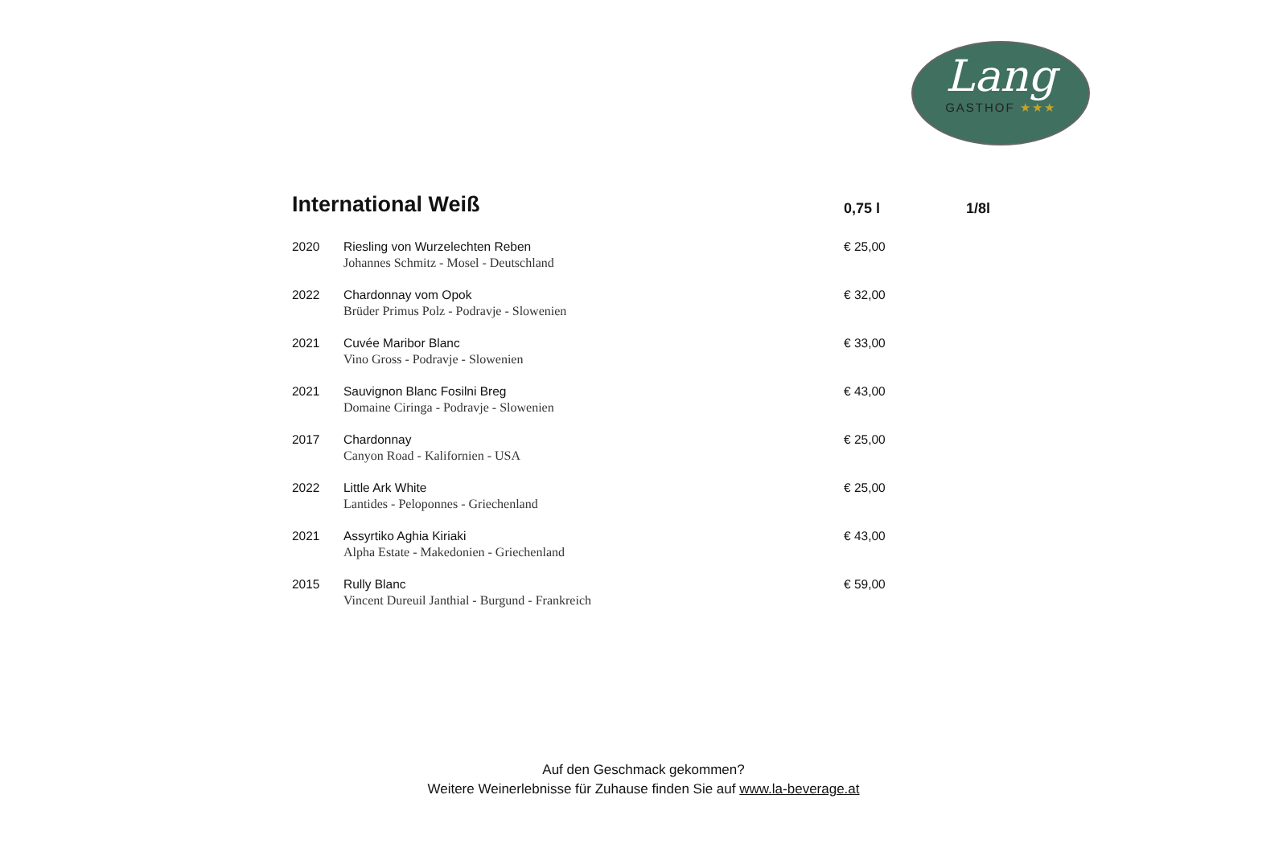Lang
GASTHOF ★★★
| International Weiß | | 0,75 l | 1/8l |
| --- | --- | --- | --- |
| 2020 | Riesling von Wurzelechten Reben Johannes Schmitz - Mosel - Deutschland | € 25,00 | |
| 2022 | Chardonnay vom Opok Brüder Primus Polz - Podravje - Slowenien | € 32,00 | |
| 2021 | Cuvée Maribor Blanc Vino Gross - Podravje - Slowenien | € 33,00 | |
| 2021 | Sauvignon Blanc Fosilni Breg Domaine Ciringa - Podravje - Slowenien | € 43,00 | |
| 2017 | Chardonnay Canyon Road - Kalifornien - USA | € 25,00 | |
| 2022 | Little Ark White Lantides - Peloponnes - Griechenland | € 25,00 | |
| 2021 | Assyrtiko Aghia Kiriaki Alpha Estate - Makedonien - Griechenland | € 43,00 | |
| 2015 | Rully Blanc Vincent Dureuil Janthial - Burgund - Frankreich | € 59,00 | |
Auf den Geschmack gekommen?
Weitere Weinerlebnisse für Zuhause finden Sie auf www.la-beverage.at